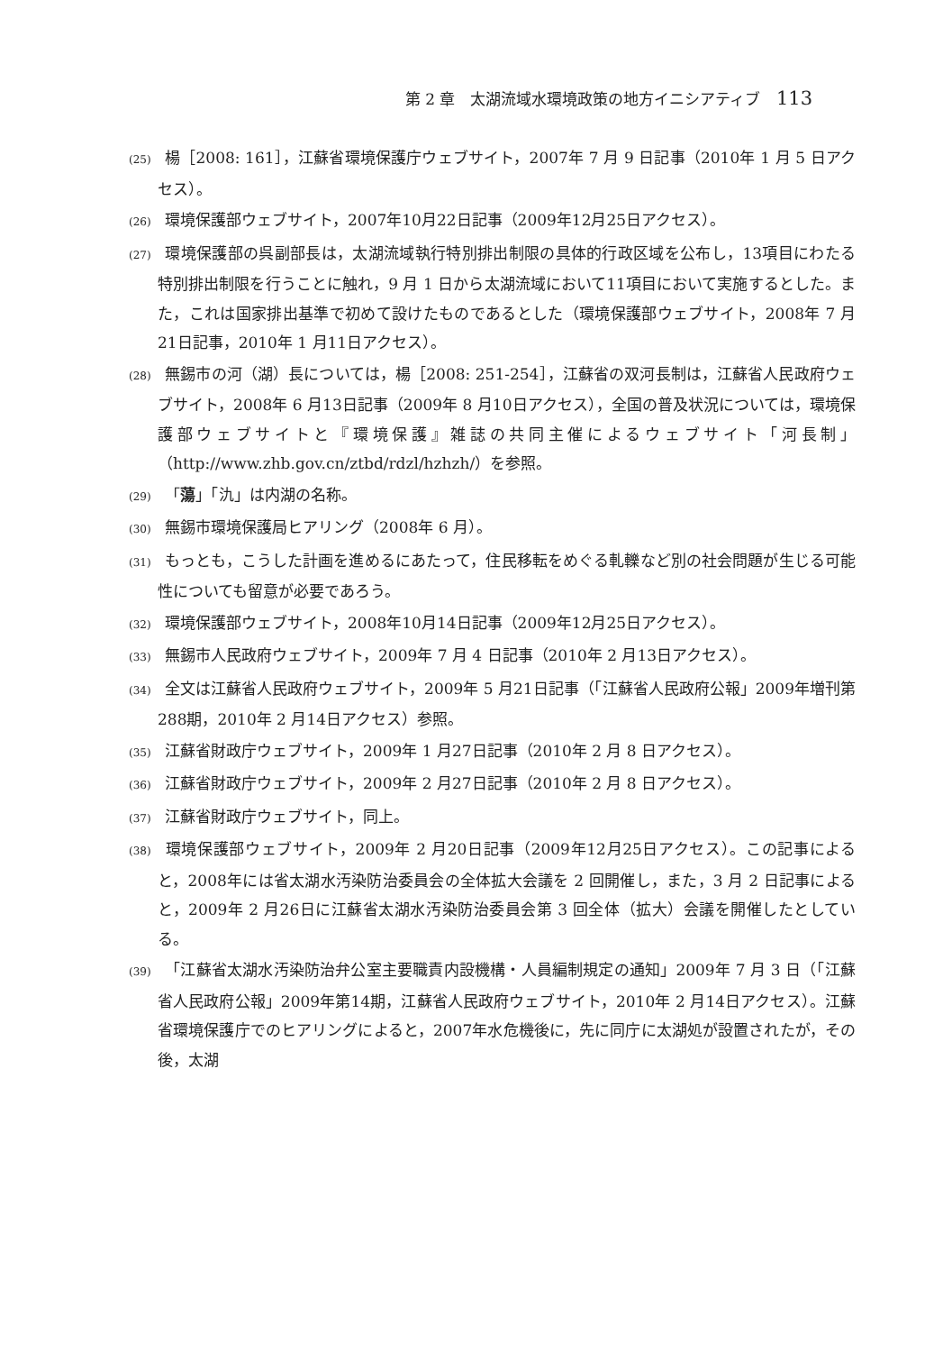第 2 章　太湖流域水環境政策の地方イニシアティブ 113
(25) 楊［2008: 161］，江蘇省環境保護庁ウェブサイト，2007年 7 月 9 日記事（2010年 1 月 5 日アクセス）。
(26) 環境保護部ウェブサイト，2007年10月22日記事（2009年12月25日アクセス）。
(27) 環境保護部の呉副部長は，太湖流域執行特別排出制限の具体的行政区域を公布し，13項目にわたる特別排出制限を行うことに触れ，9 月 1 日から太湖流域において11項目において実施するとした。また，これは国家排出基準で初めて設けたものであるとした（環境保護部ウェブサイト，2008年 7 月21日記事，2010年 1 月11日アクセス）。
(28) 無錫市の河（湖）長については，楊［2008: 251-254］，江蘇省の双河長制は，江蘇省人民政府ウェブサイト，2008年 6 月13日記事（2009年 8 月10日アクセス），全国の普及状況については，環境保護部ウェブサイトと『環境保護』雑誌の共同主催によるウェブサイト「河長制」（http://www.zhb.gov.cn/ztbd/rdzl/hzhzh/）を参照。
(29) 「蕩」「氿」は内湖の名称。
(30) 無錫市環境保護局ヒアリング（2008年 6 月）。
(31) もっとも，こうした計画を進めるにあたって，住民移転をめぐる軋轢など別の社会問題が生じる可能性についても留意が必要であろう。
(32) 環境保護部ウェブサイト，2008年10月14日記事（2009年12月25日アクセス）。
(33) 無錫市人民政府ウェブサイト，2009年 7 月 4 日記事（2010年 2 月13日アクセス）。
(34) 全文は江蘇省人民政府ウェブサイト，2009年 5 月21日記事（「江蘇省人民政府公報」2009年増刊第288期，2010年 2 月14日アクセス）参照。
(35) 江蘇省財政庁ウェブサイト，2009年 1 月27日記事（2010年 2 月 8 日アクセス）。
(36) 江蘇省財政庁ウェブサイト，2009年 2 月27日記事（2010年 2 月 8 日アクセス）。
(37) 江蘇省財政庁ウェブサイト，同上。
(38) 環境保護部ウェブサイト，2009年 2 月20日記事（2009年12月25日アクセス）。この記事によると，2008年には省太湖水汚染防治委員会の全体拡大会議を 2 回開催し，また，3 月 2 日記事によると，2009年 2 月26日に江蘇省太湖水汚染防治委員会第 3 回全体（拡大）会議を開催したとしている。
(39) 「江蘇省太湖水汚染防治弁公室主要職責内設機構・人員編制規定の通知」2009年 7 月 3 日（「江蘇省人民政府公報」2009年第14期，江蘇省人民政府ウェブサイト，2010年 2 月14日アクセス）。江蘇省環境保護庁でのヒアリングによると，2007年水危機後に，先に同庁に太湖処が設置されたが，その後，太湖